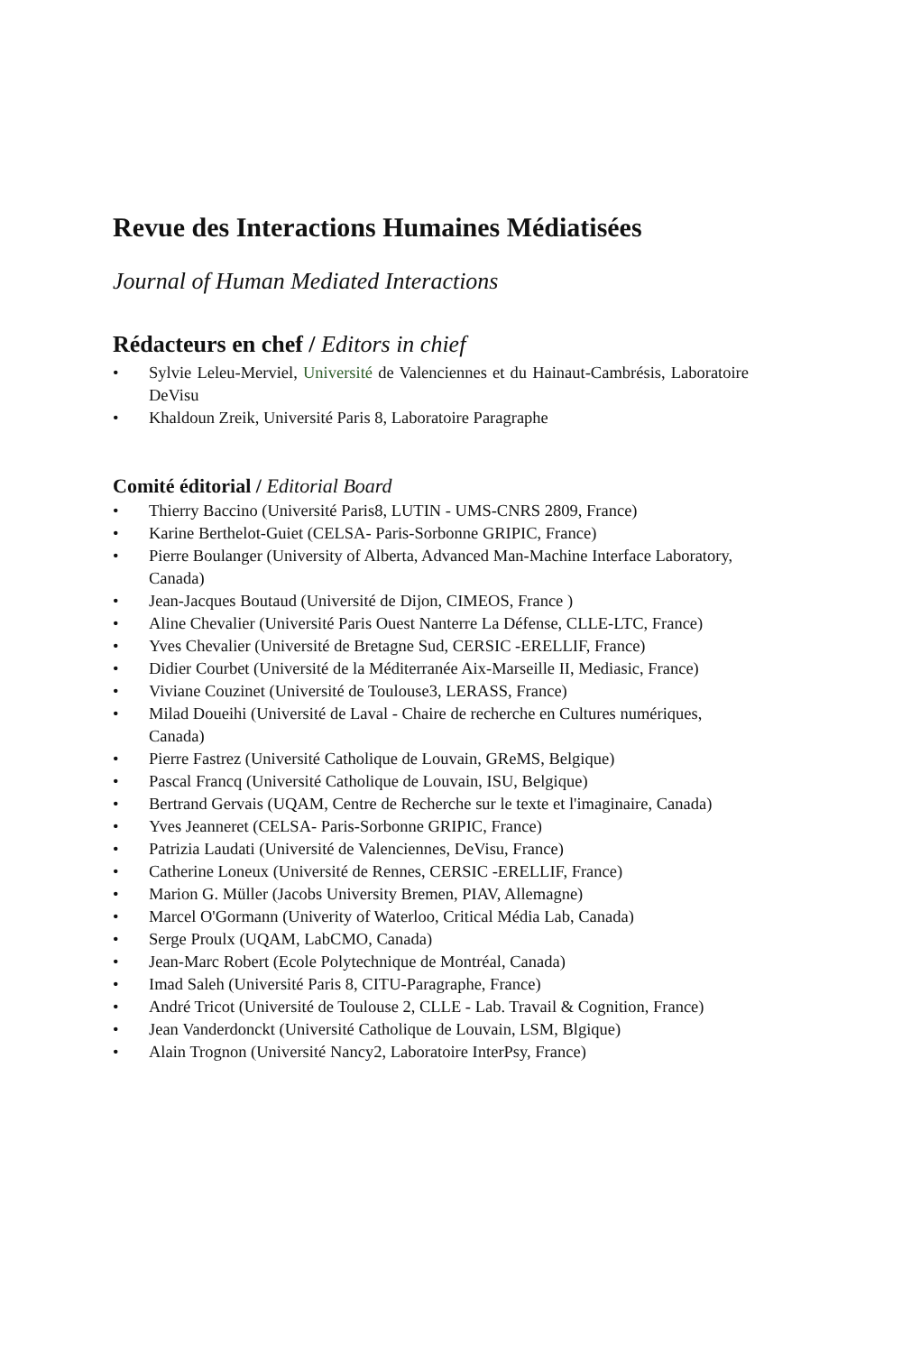Revue des Interactions Humaines Médiatisées
Journal of Human Mediated Interactions
Rédacteurs en chef / Editors in chief
• Sylvie Leleu-Merviel, Université de Valenciennes et du Hainaut-Cambrésis, Laboratoire DeVisu
• Khaldoun Zreik, Université Paris 8, Laboratoire Paragraphe
Comité éditorial / Editorial Board
• Thierry Baccino (Université Paris8, LUTIN - UMS-CNRS 2809, France)
• Karine Berthelot-Guiet (CELSA- Paris-Sorbonne GRIPIC, France)
• Pierre Boulanger (University of Alberta, Advanced Man-Machine Interface Laboratory, Canada)
• Jean-Jacques Boutaud (Université de Dijon, CIMEOS, France )
• Aline Chevalier (Université Paris Ouest Nanterre La Défense, CLLE-LTC, France)
• Yves Chevalier (Université de Bretagne Sud, CERSIC -ERELLIF, France)
• Didier Courbet (Université de la Méditerranée Aix-Marseille II, Mediasic, France)
• Viviane Couzinet (Université de Toulouse3, LERASS, France)
• Milad Doueihi (Université de Laval - Chaire de recherche en Cultures numériques, Canada)
• Pierre Fastrez (Université Catholique de Louvain, GReMS, Belgique)
• Pascal Francq (Université Catholique de Louvain, ISU, Belgique)
• Bertrand Gervais (UQAM, Centre de Recherche sur le texte et l'imaginaire, Canada)
• Yves Jeanneret (CELSA- Paris-Sorbonne GRIPIC, France)
• Patrizia Laudati (Université de Valenciennes, DeVisu, France)
• Catherine Loneux (Université de Rennes, CERSIC -ERELLIF, France)
• Marion G. Müller (Jacobs University Bremen, PIAV, Allemagne)
• Marcel O'Gormann (Univerity of Waterloo, Critical Média Lab, Canada)
• Serge Proulx (UQAM, LabCMO, Canada)
• Jean-Marc Robert (Ecole Polytechnique de Montréal, Canada)
• Imad Saleh (Université Paris 8, CITU-Paragraphe, France)
• André Tricot (Université de Toulouse 2, CLLE - Lab. Travail & Cognition, France)
• Jean Vanderdonckt (Université Catholique de Louvain, LSM, Blgique)
• Alain Trognon (Université Nancy2, Laboratoire InterPsy, France)